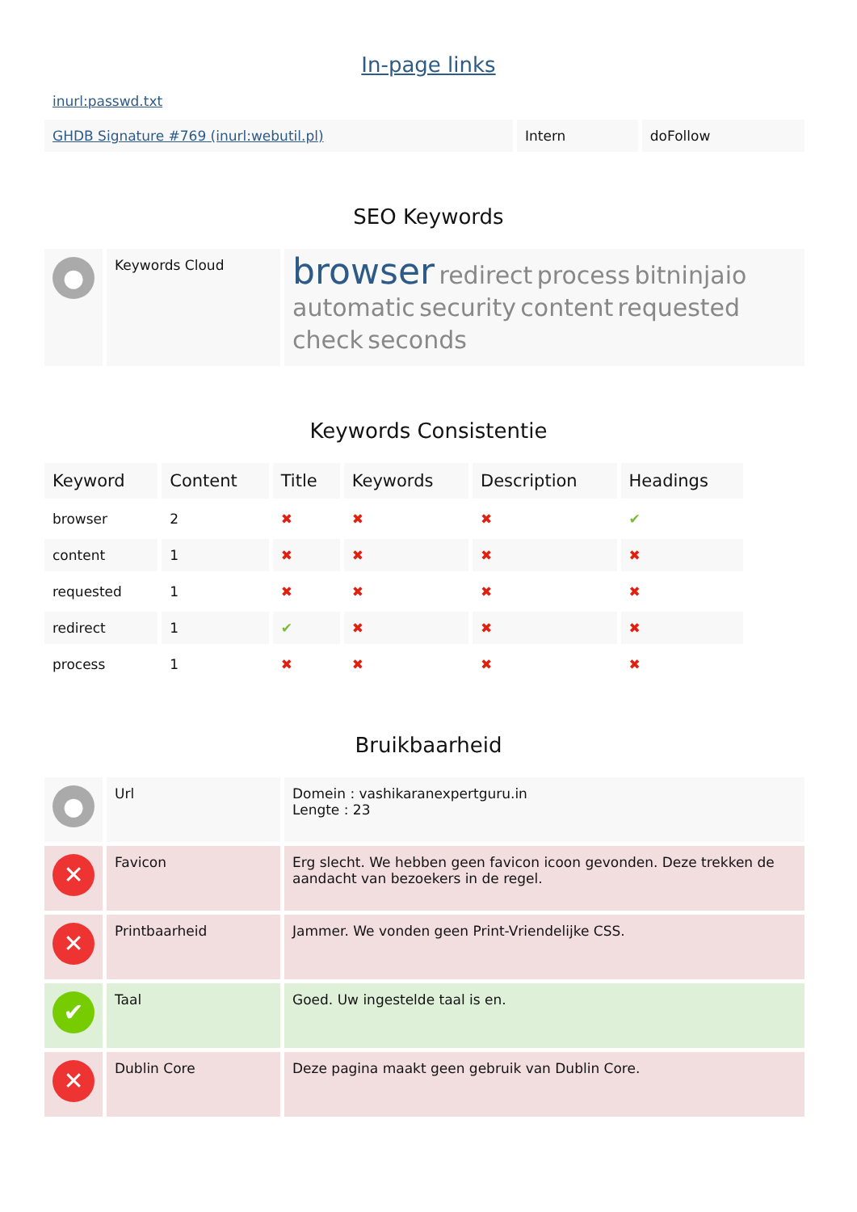In-page links
inurl:passwd.txt
| GHDB Signature #769 (inurl:webutil.pl) | Intern | doFollow |
SEO Keywords
| ● | Keywords Cloud | browser redirect process bitninjaio automatic security content requested check seconds |
Keywords Consistentie
| Keyword | Content | Title | Keywords | Description | Headings |
| --- | --- | --- | --- | --- | --- |
| browser | 2 | ✖ | ✖ | ✖ | ✔ |
| content | 1 | ✖ | ✖ | ✖ | ✖ |
| requested | 1 | ✖ | ✖ | ✖ | ✖ |
| redirect | 1 | ✔ | ✖ | ✖ | ✖ |
| process | 1 | ✖ | ✖ | ✖ | ✖ |
Bruikbaarheid
| ● | Url | Domein : vashikaranexpertguru.in Lengte : 23 |
| ✕ | Favicon | Erg slecht. We hebben geen favicon icoon gevonden. Deze trekken de aandacht van bezoekers in de regel. |
| ✕ | Printbaarheid | Jammer. We vonden geen Print-Vriendelijke CSS. |
| ✔ | Taal | Goed. Uw ingestelde taal is en. |
| ✕ | Dublin Core | Deze pagina maakt geen gebruik van Dublin Core. |